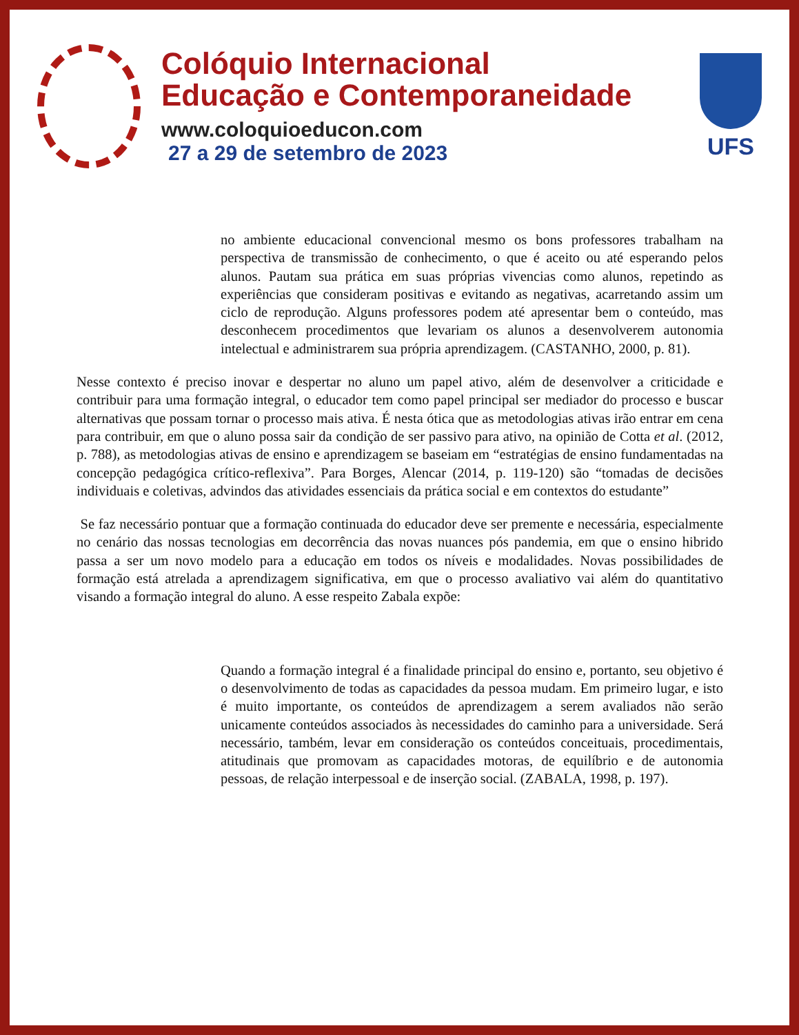Colóquio Internacional
Educação e Contemporaneidade
www.coloquioeducon.com
27 a 29 de setembro de 2023
UFS
no ambiente educacional convencional mesmo os bons professores trabalham na perspectiva de transmissão de conhecimento, o que é aceito ou até esperando pelos alunos. Pautam sua prática em suas próprias vivencias como alunos, repetindo as experiências que consideram positivas e evitando as negativas, acarretando assim um ciclo de reprodução. Alguns professores podem até apresentar bem o conteúdo, mas desconhecem procedimentos que levariam os alunos a desenvolverem autonomia intelectual e administrarem sua própria aprendizagem. (CASTANHO, 2000, p. 81).
Nesse contexto é preciso inovar e despertar no aluno um papel ativo, além de desenvolver a criticidade e contribuir para uma formação integral, o educador tem como papel principal ser mediador do processo e buscar alternativas que possam tornar o processo mais ativa. É nesta ótica que as metodologias ativas irão entrar em cena para contribuir, em que o aluno possa sair da condição de ser passivo para ativo, na opinião de Cotta et al. (2012, p. 788), as metodologias ativas de ensino e aprendizagem se baseiam em “estratégias de ensino fundamentadas na concepção pedagógica crítico-reflexiva”. Para Borges, Alencar (2014, p. 119-120) são “tomadas de decisões individuais e coletivas, advindos das atividades essenciais da prática social e em contextos do estudante”
Se faz necessário pontuar que a formação continuada do educador deve ser premente e necessária, especialmente no cenário das nossas tecnologias em decorrência das novas nuances pós pandemia, em que o ensino hibrido passa a ser um novo modelo para a educação em todos os níveis e modalidades. Novas possibilidades de formação está atrelada a aprendizagem significativa, em que o processo avaliativo vai além do quantitativo visando a formação integral do aluno. A esse respeito Zabala expõe:
Quando a formação integral é a finalidade principal do ensino e, portanto, seu objetivo é o desenvolvimento de todas as capacidades da pessoa mudam. Em primeiro lugar, e isto é muito importante, os conteúdos de aprendizagem a serem avaliados não serão unicamente conteúdos associados às necessidades do caminho para a universidade. Será necessário, também, levar em consideração os conteúdos conceituais, procedimentais, atitudinais que promovam as capacidades motoras, de equilíbrio e de autonomia pessoas, de relação interpessoal e de inserção social. (ZABALA, 1998, p. 197).